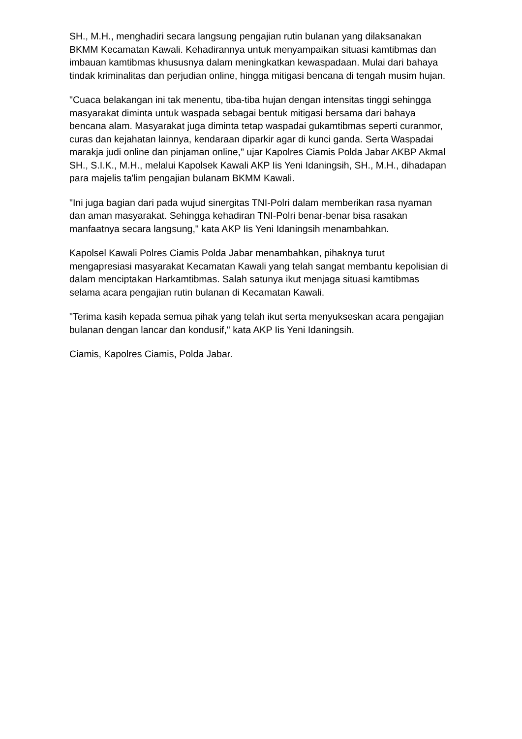SH., M.H., menghadiri secara langsung pengajian rutin bulanan yang dilaksanakan BKMM Kecamatan Kawali. Kehadirannya untuk menyampaikan situasi kamtibmas dan imbauan kamtibmas khususnya dalam meningkatkan kewaspadaan. Mulai dari bahaya tindak kriminalitas dan perjudian online, hingga mitigasi bencana di tengah musim hujan.
"Cuaca belakangan ini tak menentu, tiba-tiba hujan dengan intensitas tinggi sehingga masyarakat diminta untuk waspada sebagai bentuk mitigasi bersama dari bahaya bencana alam. Masyarakat juga diminta tetap waspadai gukamtibmas seperti curanmor, curas dan kejahatan lainnya, kendaraan diparkir agar di kunci ganda. Serta Waspadai marakja judi online dan pinjaman online," ujar Kapolres Ciamis Polda Jabar AKBP Akmal SH., S.I.K., M.H., melalui Kapolsek Kawali AKP Iis Yeni Idaningsih, SH., M.H., dihadapan para majelis ta'lim pengajian bulanam BKMM Kawali.
"Ini juga bagian dari pada wujud sinergitas TNI-Polri dalam memberikan rasa nyaman dan aman masyarakat. Sehingga kehadiran TNI-Polri benar-benar bisa rasakan manfaatnya secara langsung," kata AKP Iis Yeni Idaningsih menambahkan.
Kapolsel Kawali Polres Ciamis Polda Jabar menambahkan, pihaknya turut mengapresiasi masyarakat Kecamatan Kawali yang telah sangat membantu kepolisian di dalam menciptakan Harkamtibmas. Salah satunya ikut menjaga situasi kamtibmas selama acara pengajian rutin bulanan di Kecamatan Kawali.
"Terima kasih kepada semua pihak yang telah ikut serta menyukseskan acara pengajian bulanan dengan lancar dan kondusif," kata AKP Iis Yeni Idaningsih.
Ciamis, Kapolres Ciamis, Polda Jabar.